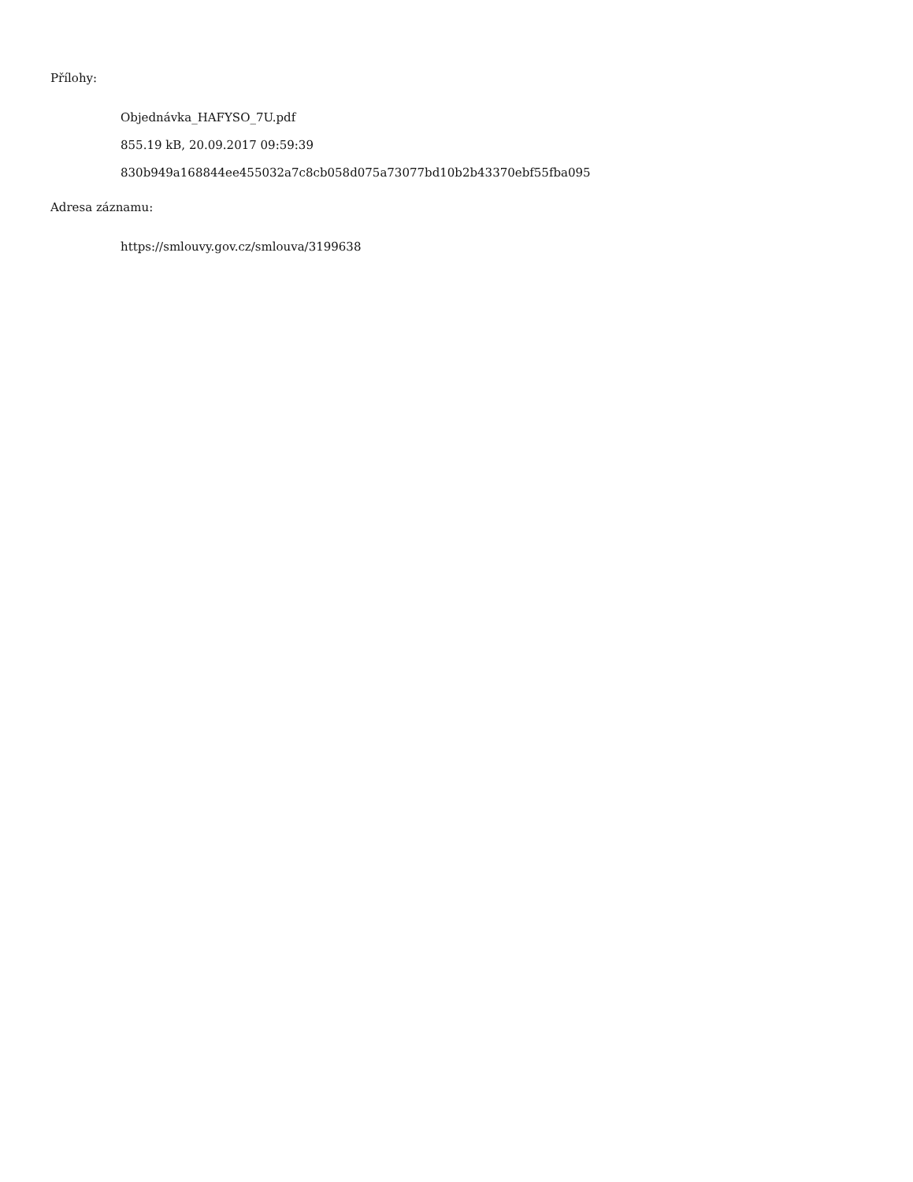Přílohy:
Objednávka_HAFYSO_7U.pdf
855.19 kB, 20.09.2017 09:59:39
830b949a168844ee455032a7c8cb058d075a73077bd10b2b43370ebf55fba095
Adresa záznamu:
https://smlouvy.gov.cz/smlouva/3199638